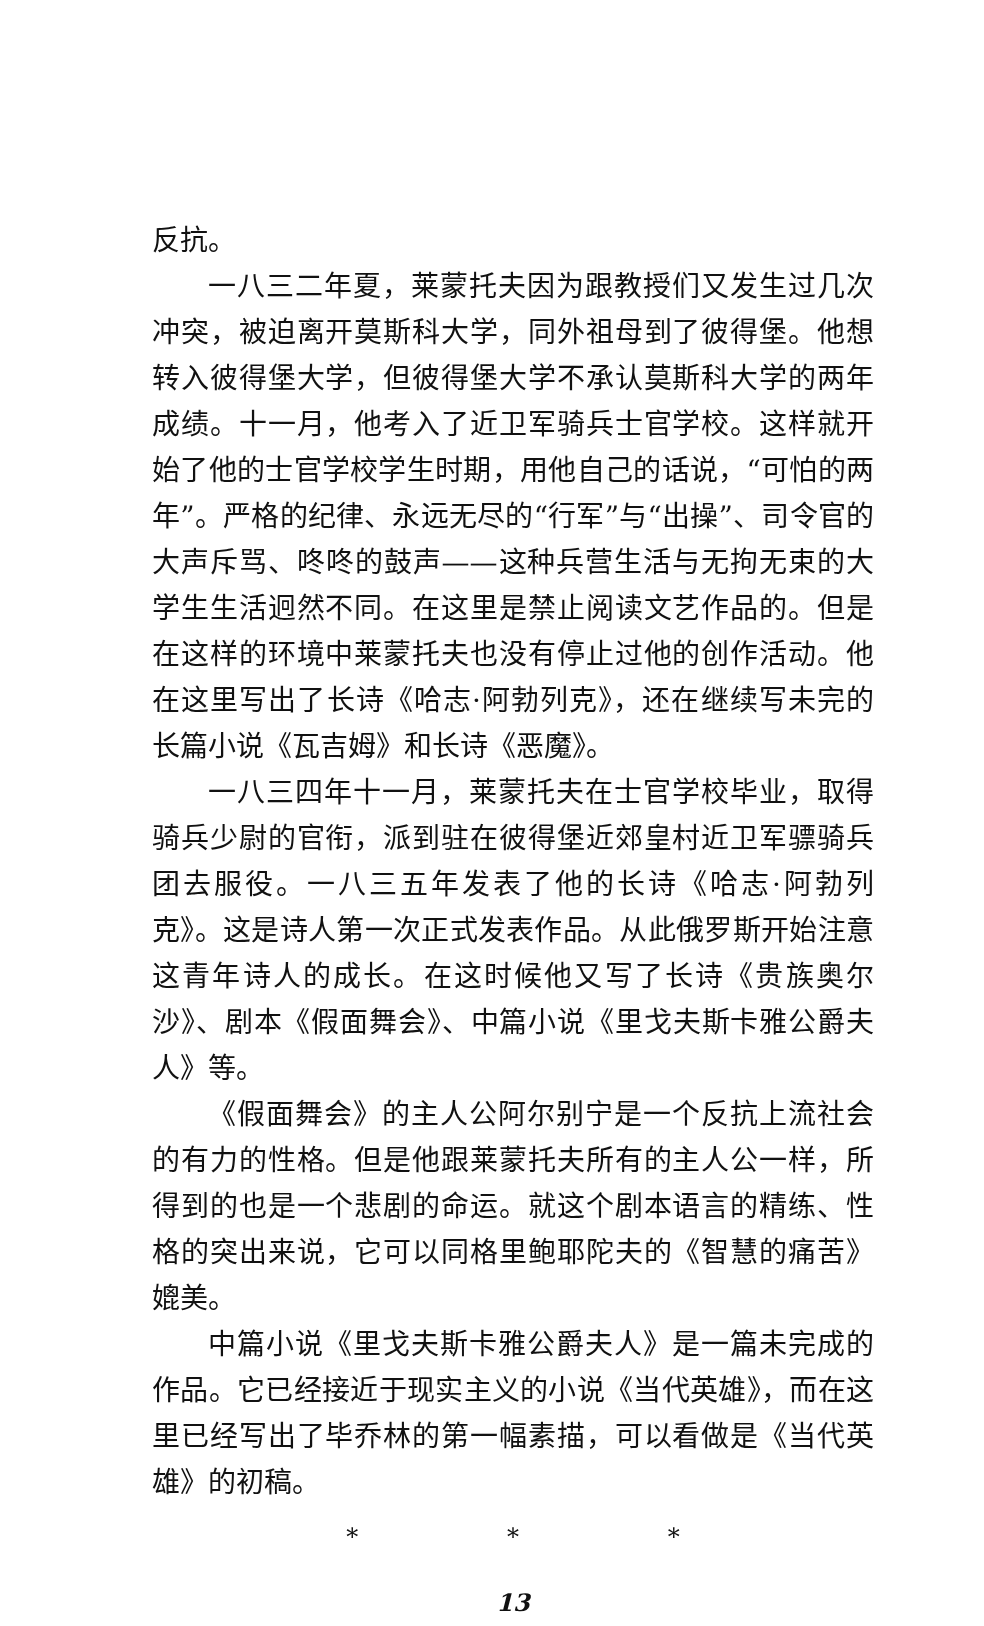反抗。
一八三二年夏，莱蒙托夫因为跟教授们又发生过几次冲突，被迫离开莫斯科大学，同外祖母到了彼得堡。他想转入彼得堡大学，但彼得堡大学不承认莫斯科大学的两年成绩。十一月，他考入了近卫军骑兵士官学校。这样就开始了他的士官学校学生时期，用他自己的话说，“可怕的两年”。严格的纪律、永远无尽的“行军”与“出操”、司令官的大声斥骂、咚咚的鼓声——这种兵营生活与无拘无束的大学生生活迥然不同。在这里是禁止阅读文艺作品的。但是在这样的环境中莱蒙托夫也没有停止过他的创作活动。他在这里写出了长诗《哈志·阿勃列克》，还在继续写未完的长篇小说《瓦吉姆》和长诗《恶魔》。
一八三四年十一月，莱蒙托夫在士官学校毕业，取得骑兵少尉的官衔，派到驻在彼得堡近郊皇村近卫军骠骑兵团去服役。一八三五年发表了他的长诗《哈志·阿勃列克》。这是诗人第一次正式发表作品。从此俄罗斯开始注意这青年诗人的成长。在这时候他又写了长诗《贵族奥尔沙》、剧本《假面舞会》、中篇小说《里戈夫斯卡雅公爵夫人》等。
《假面舞会》的主人公阿尔别宁是一个反抗上流社会的有力的性格。但是他跟莱蒙托夫所有的主人公一样，所得到的也是一个悲剧的命运。就这个剧本语言的精练、性格的突出来说，它可以同格里鲍耶陀夫的《智慧的痛苦》媲美。
中篇小说《里戈夫斯卡雅公爵夫人》是一篇未完成的作品。它已经接近于现实主义的小说《当代英雄》，而在这里已经写出了毕乔林的第一幅素描，可以看做是《当代英雄》的初稿。
* * *
13